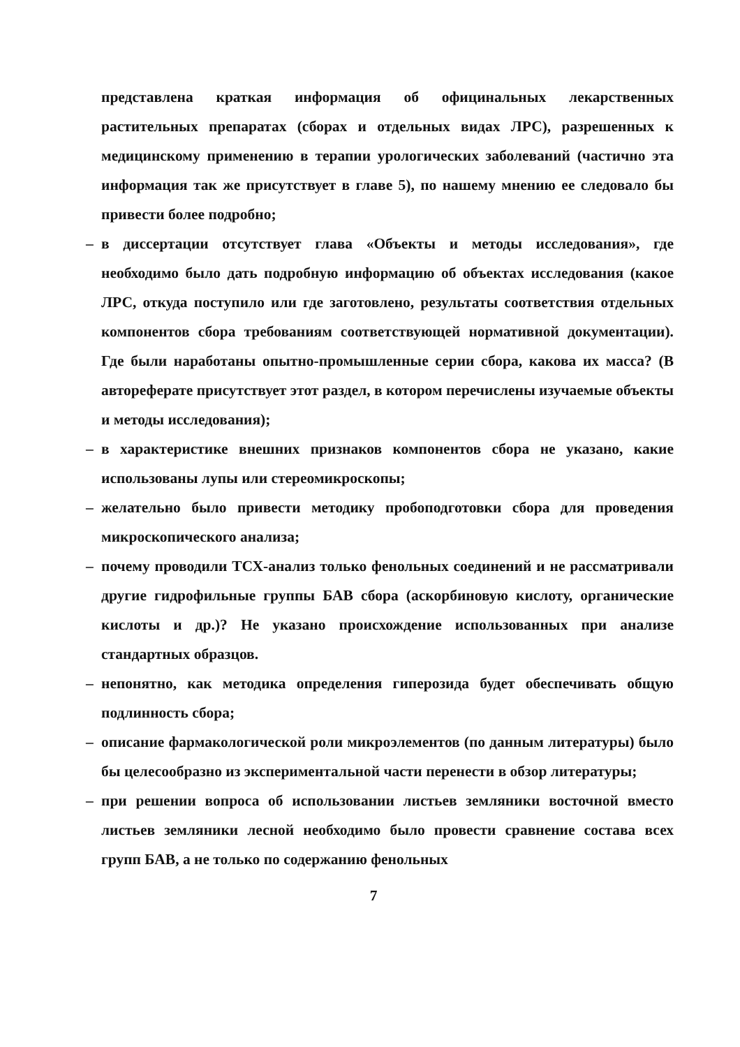представлена краткая информация об официнальных лекарственных растительных препаратах (сборах и отдельных видах ЛРС), разрешенных к медицинскому применению в терапии урологических заболеваний (частично эта информация так же присутствует в главе 5), по нашему мнению ее следовало бы привести более подробно;
– в диссертации отсутствует глава «Объекты и методы исследования», где необходимо было дать подробную информацию об объектах исследования (какое ЛРС, откуда поступило или где заготовлено, результаты соответствия отдельных компонентов сбора требованиям соответствующей нормативной документации). Где были наработаны опытно-промышленные серии сбора, какова их масса? (В автореферате присутствует этот раздел, в котором перечислены изучаемые объекты и методы исследования);
– в характеристике внешних признаков компонентов сбора не указано, какие использованы лупы или стереомикроскопы;
– желательно было привести методику пробоподготовки сбора для проведения микроскопического анализа;
– почему проводили ТСХ-анализ только фенольных соединений и не рассматривали другие гидрофильные группы БАВ сбора (аскорбиновую кислоту, органические кислоты и др.)? Не указано происхождение использованных при анализе стандартных образцов.
– непонятно, как методика определения гиперозида будет обеспечивать общую подлинность сбора;
– описание фармакологической роли микроэлементов (по данным литературы) было бы целесообразно из экспериментальной части перенести в обзор литературы;
– при решении вопроса об использовании листьев земляники восточной вместо листьев земляники лесной необходимо было провести сравнение состава всех групп БАВ, а не только по содержанию фенольных
7